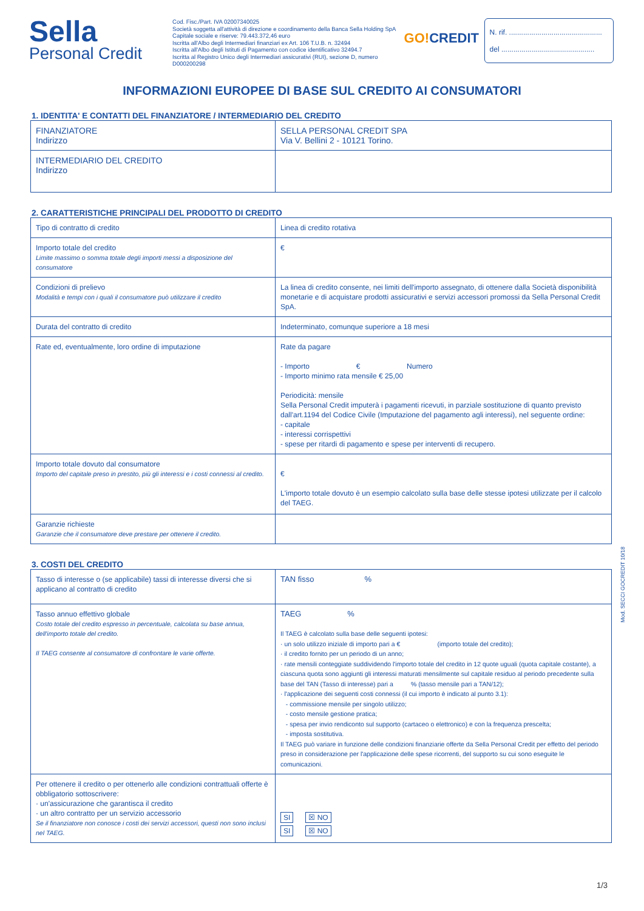Sella
Personal Credit
Cod. Fisc./Part. IVA 02007340025
Società soggetta all'attività di direzione e coordinamento della Banca Sella Holding SpA
Capitale sociale e riserve: 79.443.372,46 euro
Iscritta all'Albo degli Intermediari finanziari ex Art. 106 T.U.B. n. 32494
Iscritta all'Albo degli Istituti di Pagamento con codice identificativo 32494.7
Iscritta al Registro Unico degli Intermediari assicurativi (RUI), sezione D, numero D000200298
GO!CREDIT
N. rif. ..............................................
del ..............................................
INFORMAZIONI EUROPEE DI BASE SUL CREDITO AI CONSUMATORI
1. IDENTITA' E CONTATTI DEL FINANZIATORE / INTERMEDIARIO DEL CREDITO
| FINANZIATORE Indirizzo | SELLA PERSONAL CREDIT SPA Via V. Bellini 2 - 10121 Torino. |
| INTERMEDIARIO DEL CREDITO Indirizzo | |
2. CARATTERISTICHE PRINCIPALI DEL PRODOTTO DI CREDITO
| Tipo di contratto di credito | Linea di credito rotativa |
| Importo totale del credito Limite massimo o somma totale degli importi messi a disposizione del consumatore | € |
| Condizioni di prelievo Modalità e tempi con i quali il consumatore può utilizzare il credito | La linea di credito consente, nei limiti dell'importo assegnato, di ottenere dalla Società disponibilità monetarie e di acquistare prodotti assicurativi e servizi accessori promossi da Sella Personal Credit SpA. |
| Durata del contratto di credito | Indeterminato, comunque superiore a 18 mesi |
| Rate ed, eventualmente, loro ordine di imputazione | Rate da pagare - Importo € Numero - Importo minimo rata mensile € 25,00 Periodicità: mensile Sella Personal Credit imputerà i pagamenti ricevuti, in parziale sostituzione di quanto previsto dall'art.1194 del Codice Civile (Imputazione del pagamento agli interessi), nel seguente ordine: - capitale - interessi corrispettivi - spese per ritardi di pagamento e spese per interventi di recupero. |
| Importo totale dovuto dal consumatore Importo del capitale preso in prestito, più gli interessi e i costi connessi al credito. | € L'importo totale dovuto è un esempio calcolato sulla base delle stesse ipotesi utilizzate per il calcolo del TAEG. |
| Garanzie richieste Garanzie che il consumatore deve prestare per ottenere il credito. | |
3. COSTI DEL CREDITO
| Tasso di interesse o (se applicabile) tassi di interesse diversi che si applicano al contratto di credito | TAN fisso % |
| Tasso annuo effettivo globale Costo totale del credito espresso in percentuale, calcolata su base annua, dell'importo totale del credito. Il TAEG consente al consumatore di confrontare le varie offerte. | TAEG % Il TAEG è calcolato sulla base delle seguenti ipotesi: · un solo utilizzo iniziale di importo pari a € (importo totale del credito); · il credito fornito per un periodo di un anno; · rate mensili conteggiate suddividendo l'importo totale del credito in 12 quote uguali (quota capitale costante), a ciascuna quota sono aggiunti gli interessi maturati mensilmente sul capitale residuo al periodo precedente sulla base del TAN (Tasso di interesse) pari a % (tasso mensile pari a TAN/12); · l'applicazione dei seguenti costi connessi (il cui importo è indicato al punto 3.1): - commissione mensile per singolo utilizzo; - costo mensile gestione pratica; - spesa per invio rendiconto sul supporto (cartaceo o elettronico) e con la frequenza prescelta; - imposta sostitutiva. Il TAEG può variare in funzione delle condizioni finanziarie offerte da Sella Personal Credit per effetto del periodo preso in considerazione per l'applicazione delle spese ricorrenti, del supporto su cui sono eseguite le comunicazioni. |
| Per ottenere il credito o per ottenerlo alle condizioni contrattuali offerte è obbligatorio sottoscrivere: · un'assicurazione che garantisca il credito · un altro contratto per un servizio accessorio Se il finanziatore non conosce i costi dei servizi accessori, questi non sono inclusi nel TAEG. | SI ☒ NO SI ☒ NO |
Mod. SECCI GOCREDIT 10/18
1/3